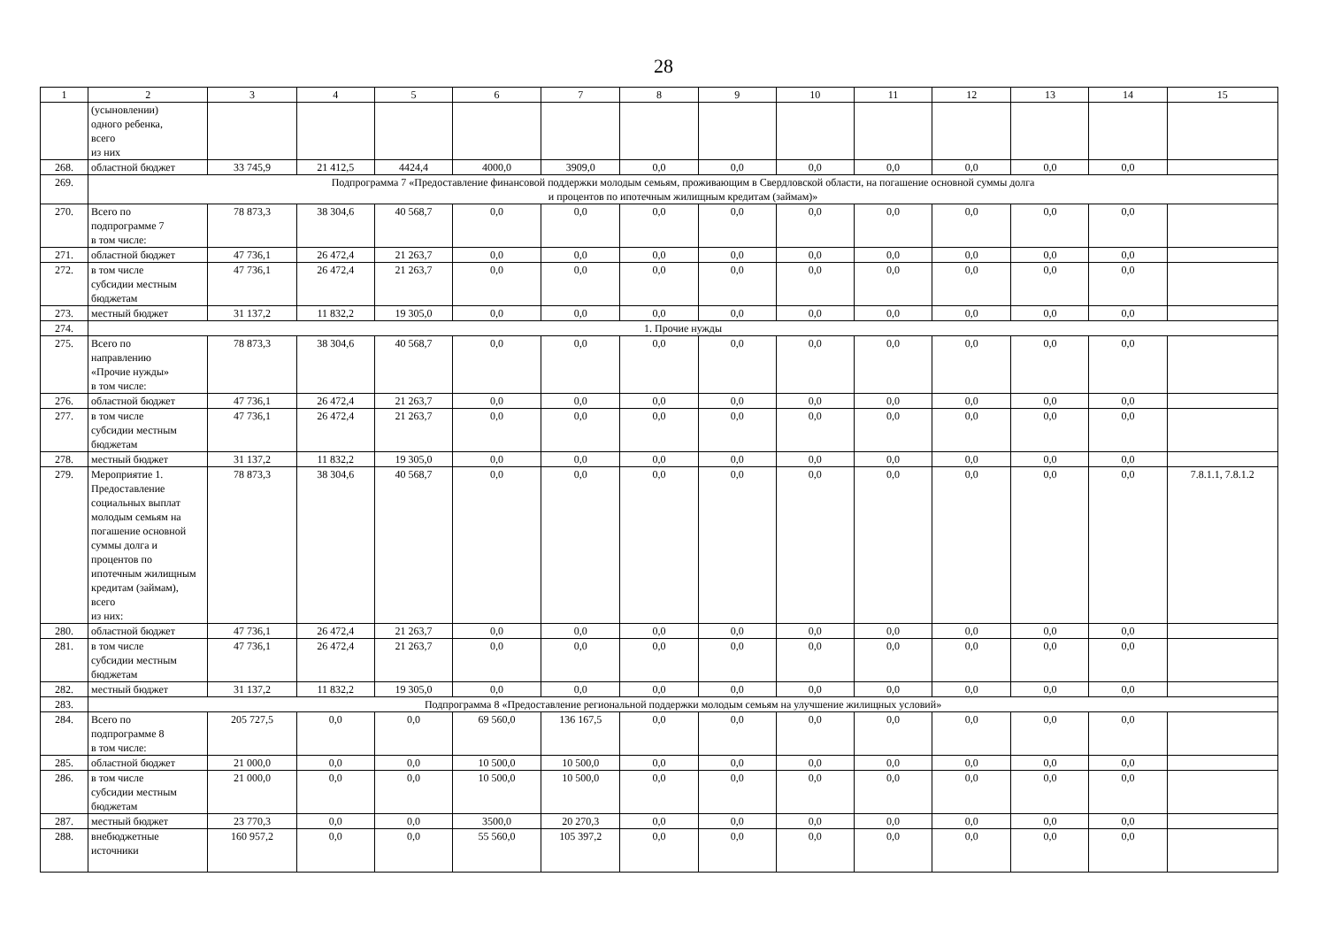28
| 1 | 2 | 3 | 4 | 5 | 6 | 7 | 8 | 9 | 10 | 11 | 12 | 13 | 14 | 15 |
| --- | --- | --- | --- | --- | --- | --- | --- | --- | --- | --- | --- | --- | --- | --- |
| | (усыновлении) одного ребенка, всего из них | | | | | | | | | | | | | |
| 268. | областной бюджет | 33 745,9 | 21 412,5 | 4424,4 | 4000,0 | 3909,0 | 0,0 | 0,0 | 0,0 | 0,0 | 0,0 | 0,0 | 0,0 | |
| 269. | Подпрограмма 7 «Предоставление финансовой поддержки молодым семьям, проживающим в Свердловской области, на погашение основной суммы долга и процентов по ипотечным жилищным кредитам (займам)» | | | | | | | | | | | | | |
| 270. | Всего по подпрограмме 7 в том числе: | 78 873,3 | 38 304,6 | 40 568,7 | 0,0 | 0,0 | 0,0 | 0,0 | 0,0 | 0,0 | 0,0 | 0,0 | 0,0 | |
| 271. | областной бюджет | 47 736,1 | 26 472,4 | 21 263,7 | 0,0 | 0,0 | 0,0 | 0,0 | 0,0 | 0,0 | 0,0 | 0,0 | 0,0 | |
| 272. | в том числе субсидии местным бюджетам | 47 736,1 | 26 472,4 | 21 263,7 | 0,0 | 0,0 | 0,0 | 0,0 | 0,0 | 0,0 | 0,0 | 0,0 | 0,0 | |
| 273. | местный бюджет | 31 137,2 | 11 832,2 | 19 305,0 | 0,0 | 0,0 | 0,0 | 0,0 | 0,0 | 0,0 | 0,0 | 0,0 | 0,0 | |
| 274. | 1. Прочие нужды | | | | | | | | | | | | | |
| 275. | Всего по направлению «Прочие нужды» в том числе: | 78 873,3 | 38 304,6 | 40 568,7 | 0,0 | 0,0 | 0,0 | 0,0 | 0,0 | 0,0 | 0,0 | 0,0 | 0,0 | |
| 276. | областной бюджет | 47 736,1 | 26 472,4 | 21 263,7 | 0,0 | 0,0 | 0,0 | 0,0 | 0,0 | 0,0 | 0,0 | 0,0 | 0,0 | |
| 277. | в том числе субсидии местным бюджетам | 47 736,1 | 26 472,4 | 21 263,7 | 0,0 | 0,0 | 0,0 | 0,0 | 0,0 | 0,0 | 0,0 | 0,0 | 0,0 | |
| 278. | местный бюджет | 31 137,2 | 11 832,2 | 19 305,0 | 0,0 | 0,0 | 0,0 | 0,0 | 0,0 | 0,0 | 0,0 | 0,0 | 0,0 | |
| 279. | Мероприятие 1. Предоставление социальных выплат молодым семьям на погашение основной суммы долга и процентов по ипотечным жилищным кредитам (займам), всего из них: | 78 873,3 | 38 304,6 | 40 568,7 | 0,0 | 0,0 | 0,0 | 0,0 | 0,0 | 0,0 | 0,0 | 0,0 | 0,0 | 7.8.1.1, 7.8.1.2 |
| 280. | областной бюджет | 47 736,1 | 26 472,4 | 21 263,7 | 0,0 | 0,0 | 0,0 | 0,0 | 0,0 | 0,0 | 0,0 | 0,0 | 0,0 | |
| 281. | в том числе субсидии местным бюджетам | 47 736,1 | 26 472,4 | 21 263,7 | 0,0 | 0,0 | 0,0 | 0,0 | 0,0 | 0,0 | 0,0 | 0,0 | 0,0 | |
| 282. | местный бюджет | 31 137,2 | 11 832,2 | 19 305,0 | 0,0 | 0,0 | 0,0 | 0,0 | 0,0 | 0,0 | 0,0 | 0,0 | 0,0 | |
| 283. | Подпрограмма 8 «Предоставление региональной поддержки молодым семьям на улучшение жилищных условий» | | | | | | | | | | | | | |
| 284. | Всего по подпрограмме 8 в том числе: | 205 727,5 | 0,0 | 0,0 | 69 560,0 | 136 167,5 | 0,0 | 0,0 | 0,0 | 0,0 | 0,0 | 0,0 | 0,0 | |
| 285. | областной бюджет | 21 000,0 | 0,0 | 0,0 | 10 500,0 | 10 500,0 | 0,0 | 0,0 | 0,0 | 0,0 | 0,0 | 0,0 | 0,0 | |
| 286. | в том числе субсидии местным бюджетам | 21 000,0 | 0,0 | 0,0 | 10 500,0 | 10 500,0 | 0,0 | 0,0 | 0,0 | 0,0 | 0,0 | 0,0 | 0,0 | |
| 287. | местный бюджет | 23 770,3 | 0,0 | 0,0 | 3500,0 | 20 270,3 | 0,0 | 0,0 | 0,0 | 0,0 | 0,0 | 0,0 | 0,0 | |
| 288. | внебюджетные источники | 160 957,2 | 0,0 | 0,0 | 55 560,0 | 105 397,2 | 0,0 | 0,0 | 0,0 | 0,0 | 0,0 | 0,0 | 0,0 | |